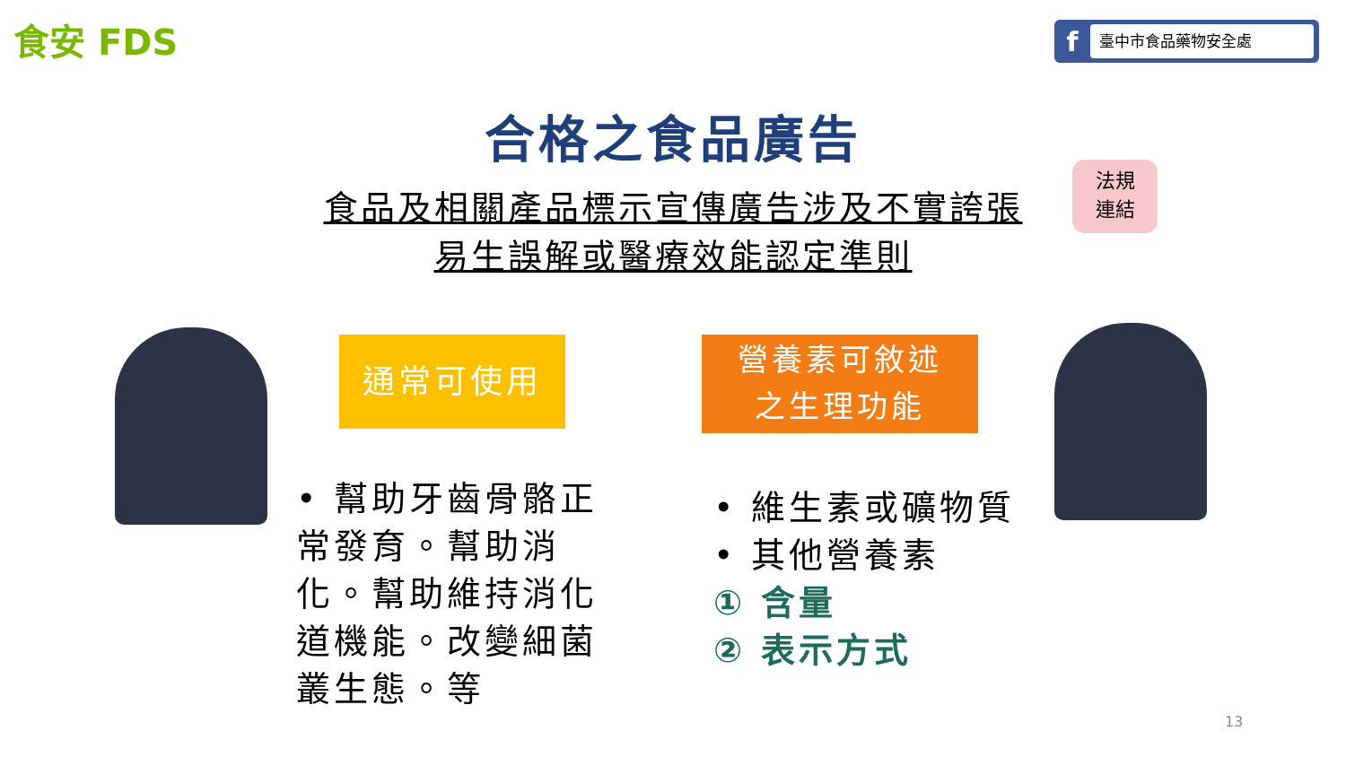食安 FDS f臺中市食品藥物安全處
合格之食品廣告
食品及相關產品標示宣傳廣告涉及不實誇張
易生誤解或醫療效能認定準則
法規
連結
通常可使用
營養素可敘述
之生理功能
• 幫助牙齒骨骼正常發育。幫助消化。幫助維持消化道機能。改變細菌叢生態。等
• 維生素或礦物質
• 其他營養素
① 含量
② 表示方式
13